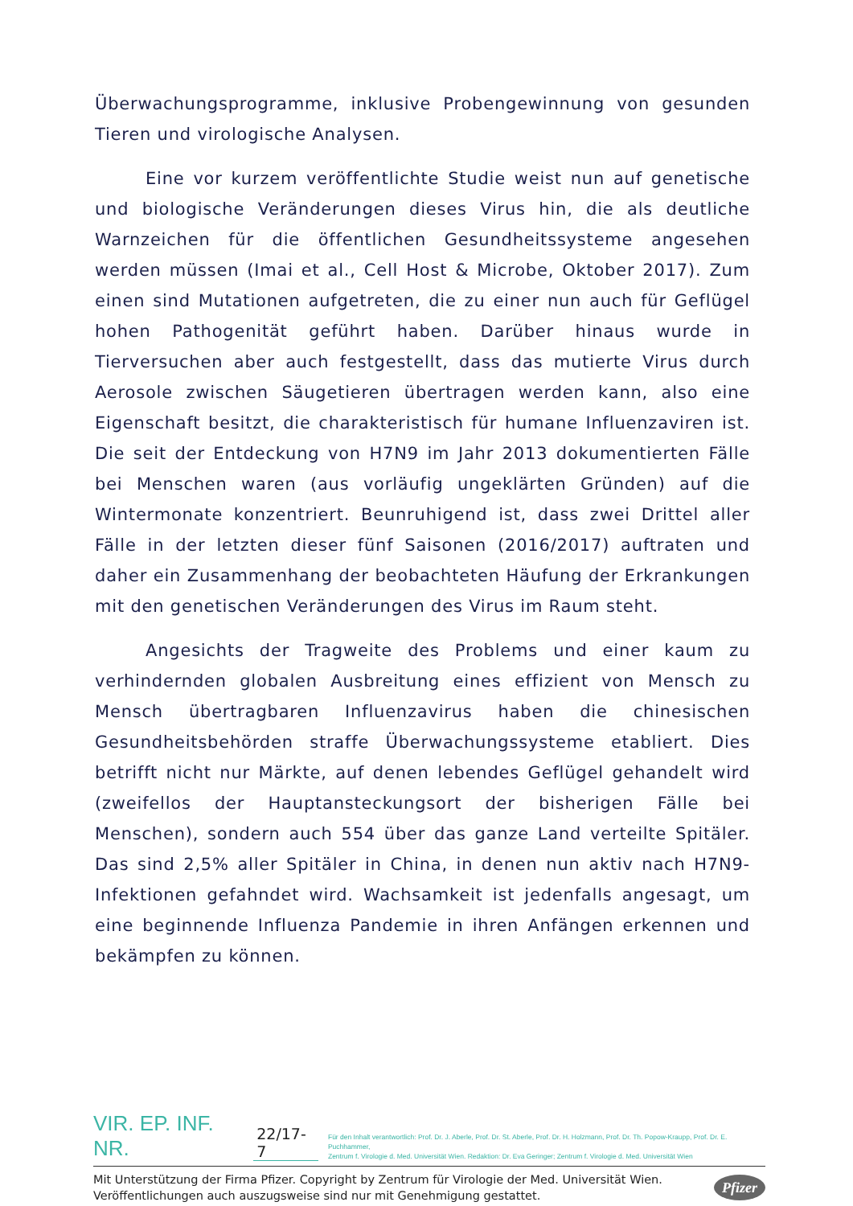Überwachungsprogramme, inklusive Probengewinnung von gesunden Tieren und virologische Analysen.
Eine vor kurzem veröffentlichte Studie weist nun auf genetische und biologische Veränderungen dieses Virus hin, die als deutliche Warnzeichen für die öffentlichen Gesundheitssysteme angesehen werden müssen (Imai et al., Cell Host & Microbe, Oktober 2017). Zum einen sind Mutationen aufgetreten, die zu einer nun auch für Geflügel hohen Pathogenität geführt haben. Darüber hinaus wurde in Tierversuchen aber auch festgestellt, dass das mutierte Virus durch Aerosole zwischen Säugetieren übertragen werden kann, also eine Eigenschaft besitzt, die charakteristisch für humane Influenzaviren ist. Die seit der Entdeckung von H7N9 im Jahr 2013 dokumentierten Fälle bei Menschen waren (aus vorläufig ungeklärten Gründen) auf die Wintermonate konzentriert. Beunruhigend ist, dass zwei Drittel aller Fälle in der letzten dieser fünf Saisonen (2016/2017) auftraten und daher ein Zusammenhang der beobachteten Häufung der Erkrankungen mit den genetischen Veränderungen des Virus im Raum steht.
Angesichts der Tragweite des Problems und einer kaum zu verhindernden globalen Ausbreitung eines effizient von Mensch zu Mensch übertragbaren Influenzavirus haben die chinesischen Gesundheitsbehörden straffe Überwachungssysteme etabliert. Dies betrifft nicht nur Märkte, auf denen lebendes Geflügel gehandelt wird (zweifellos der Hauptansteckungsort der bisherigen Fälle bei Menschen), sondern auch 554 über das ganze Land verteilte Spitäler. Das sind 2,5% aller Spitäler in China, in denen nun aktiv nach H7N9-Infektionen gefahndet wird. Wachsamkeit ist jedenfalls angesagt, um eine beginnende Influenza Pandemie in ihren Anfängen erkennen und bekämpfen zu können.
VIR. EP. INF. NR. 22/17-7 Für den Inhalt verantwortlich: Prof. Dr. J. Aberle, Prof. Dr. St. Aberle, Prof. Dr. H. Holzmann, Prof. Dr. Th. Popow-Kraupp, Prof. Dr. E. Puchhammer,
Zentrum f. Virologie d. Med. Universität Wien. Redaktion: Dr. Eva Geringer; Zentrum f. Virologie d. Med. Universität Wien
Mit Unterstützung der Firma Pfizer. Copyright by Zentrum für Virologie der Med. Universität Wien.
Veröffentlichungen auch auszugsweise sind nur mit Genehmigung gestattet.
Pfizer